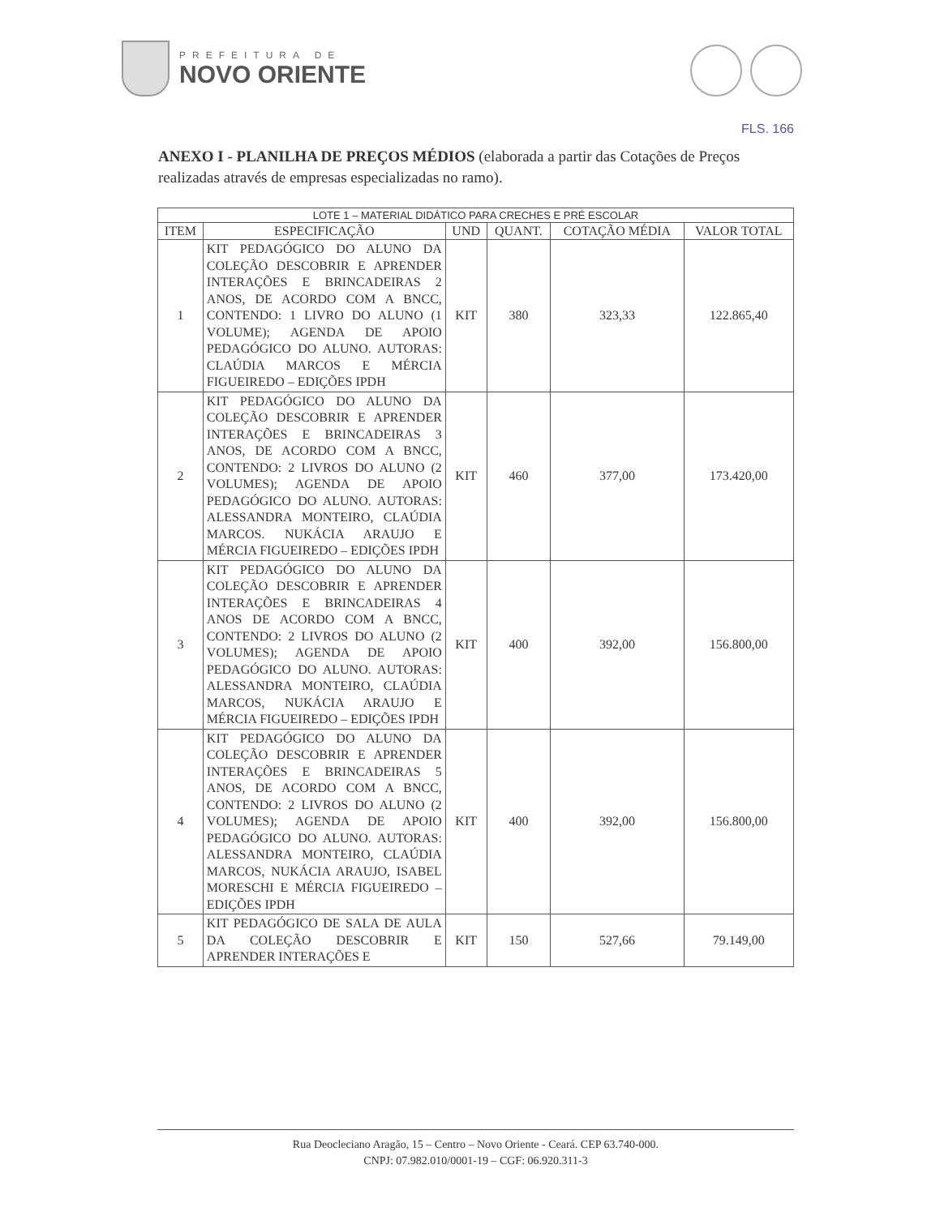PREFEITURA DE
NOVO ORIENTE
FLS. 166
ANEXO I - PLANILHA DE PREÇOS MÉDIOS (elaborada a partir das Cotações de Preços realizadas através de empresas especializadas no ramo).
| LOTE 1 – MATERIAL DIDÁTICO PARA CRECHES E PRÉ ESCOLAR | | | | | |
| --- | --- | --- | --- | --- | --- |
| ITEM | ESPECIFICAÇÃO | UND | QUANT. | COTAÇÃO MÉDIA | VALOR TOTAL |
| 1 | KIT PEDAGÓGICO DO ALUNO DA COLEÇÃO DESCOBRIR E APRENDER INTERAÇÕES E BRINCADEIRAS 2 ANOS, DE ACORDO COM A BNCC, CONTENDO: 1 LIVRO DO ALUNO (1 VOLUME); AGENDA DE APOIO PEDAGÓGICO DO ALUNO. AUTORAS: CLAÚDIA MARCOS E MÉRCIA FIGUEIREDO – EDIÇÕES IPDH | KIT | 380 | 323,33 | 122.865,40 |
| 2 | KIT PEDAGÓGICO DO ALUNO DA COLEÇÃO DESCOBRIR E APRENDER INTERAÇÕES E BRINCADEIRAS 3 ANOS, DE ACORDO COM A BNCC, CONTENDO: 2 LIVROS DO ALUNO (2 VOLUMES); AGENDA DE APOIO PEDAGÓGICO DO ALUNO. AUTORAS: ALESSANDRA MONTEIRO, CLAÚDIA MARCOS. NUKÁCIA ARAUJO E MÉRCIA FIGUEIREDO – EDIÇÕES IPDH | KIT | 460 | 377,00 | 173.420,00 |
| 3 | KIT PEDAGÓGICO DO ALUNO DA COLEÇÃO DESCOBRIR E APRENDER INTERAÇÕES E BRINCADEIRAS 4 ANOS DE ACORDO COM A BNCC, CONTENDO: 2 LIVROS DO ALUNO (2 VOLUMES); AGENDA DE APOIO PEDAGÓGICO DO ALUNO. AUTORAS: ALESSANDRA MONTEIRO, CLAÚDIA MARCOS, NUKÁCIA ARAUJO E MÉRCIA FIGUEIREDO – EDIÇÕES IPDH | KIT | 400 | 392,00 | 156.800,00 |
| 4 | KIT PEDAGÓGICO DO ALUNO DA COLEÇÃO DESCOBRIR E APRENDER INTERAÇÕES E BRINCADEIRAS 5 ANOS, DE ACORDO COM A BNCC, CONTENDO: 2 LIVROS DO ALUNO (2 VOLUMES); AGENDA DE APOIO PEDAGÓGICO DO ALUNO. AUTORAS: ALESSANDRA MONTEIRO, CLAÚDIA MARCOS, NUKÁCIA ARAUJO, ISABEL MORESCHI E MÉRCIA FIGUEIREDO – EDIÇÕES IPDH | KIT | 400 | 392,00 | 156.800,00 |
| 5 | KIT PEDAGÓGICO DE SALA DE AULA DA COLEÇÃO DESCOBRIR E APRENDER INTERAÇÕES E | KIT | 150 | 527,66 | 79.149,00 |
Rua Deocleciano Aragão, 15 – Centro – Novo Oriente - Ceará. CEP 63.740-000.
CNPJ: 07.982.010/0001-19 – CGF: 06.920.311-3